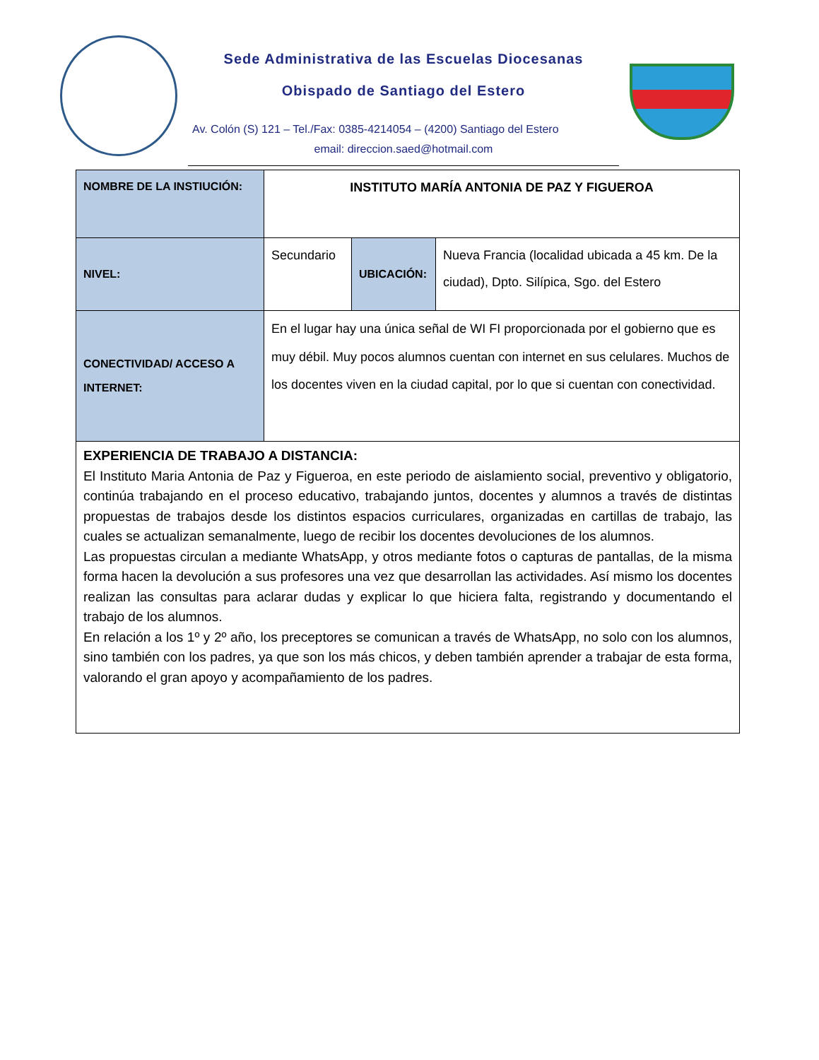Sede Administrativa de las Escuelas Diocesanas
Obispado de Santiago del Estero
Av. Colón (S) 121 – Tel./Fax: 0385-4214054 – (4200) Santiago del Estero
email: direccion.saed@hotmail.com
| NOMBRE DE LA INSTIUCIÓN: | INSTITUTO MARÍA ANTONIA DE PAZ Y FIGUEROA | | |
| NIVEL: | Secundario | UBICACIÓN: | Nueva Francia (localidad ubicada a 45 km. De la ciudad), Dpto. Silípica, Sgo. del Estero |
| CONECTIVIDAD/ ACCESO A INTERNET: | En el lugar hay una única señal de WI FI proporcionada por el gobierno que es muy débil. Muy pocos alumnos cuentan con internet en sus celulares. Muchos de los docentes viven en la ciudad capital, por lo que si cuentan con conectividad. | | |
| EXPERIENCIA DE TRABAJO A DISTANCIA: El Instituto Maria Antonia de Paz y Figueroa, en este periodo de aislamiento social, preventivo y obligatorio, continúa trabajando en el proceso educativo, trabajando juntos, docentes y alumnos a través de distintas propuestas de trabajos desde los distintos espacios curriculares, organizadas en cartillas de trabajo, las cuales se actualizan semanalmente, luego de recibir los docentes devoluciones de los alumnos. Las propuestas circulan a mediante WhatsApp, y otros mediante fotos o capturas de pantallas, de la misma forma hacen la devolución a sus profesores una vez que desarrollan las actividades. Así mismo los docentes realizan las consultas para aclarar dudas y explicar lo que hiciera falta, registrando y documentando el trabajo de los alumnos. En relación a los 1º y 2º año, los preceptores se comunican a través de WhatsApp, no solo con los alumnos, sino también con los padres, ya que son los más chicos, y deben también aprender a trabajar de esta forma, valorando el gran apoyo y acompañamiento de los padres. | | | |